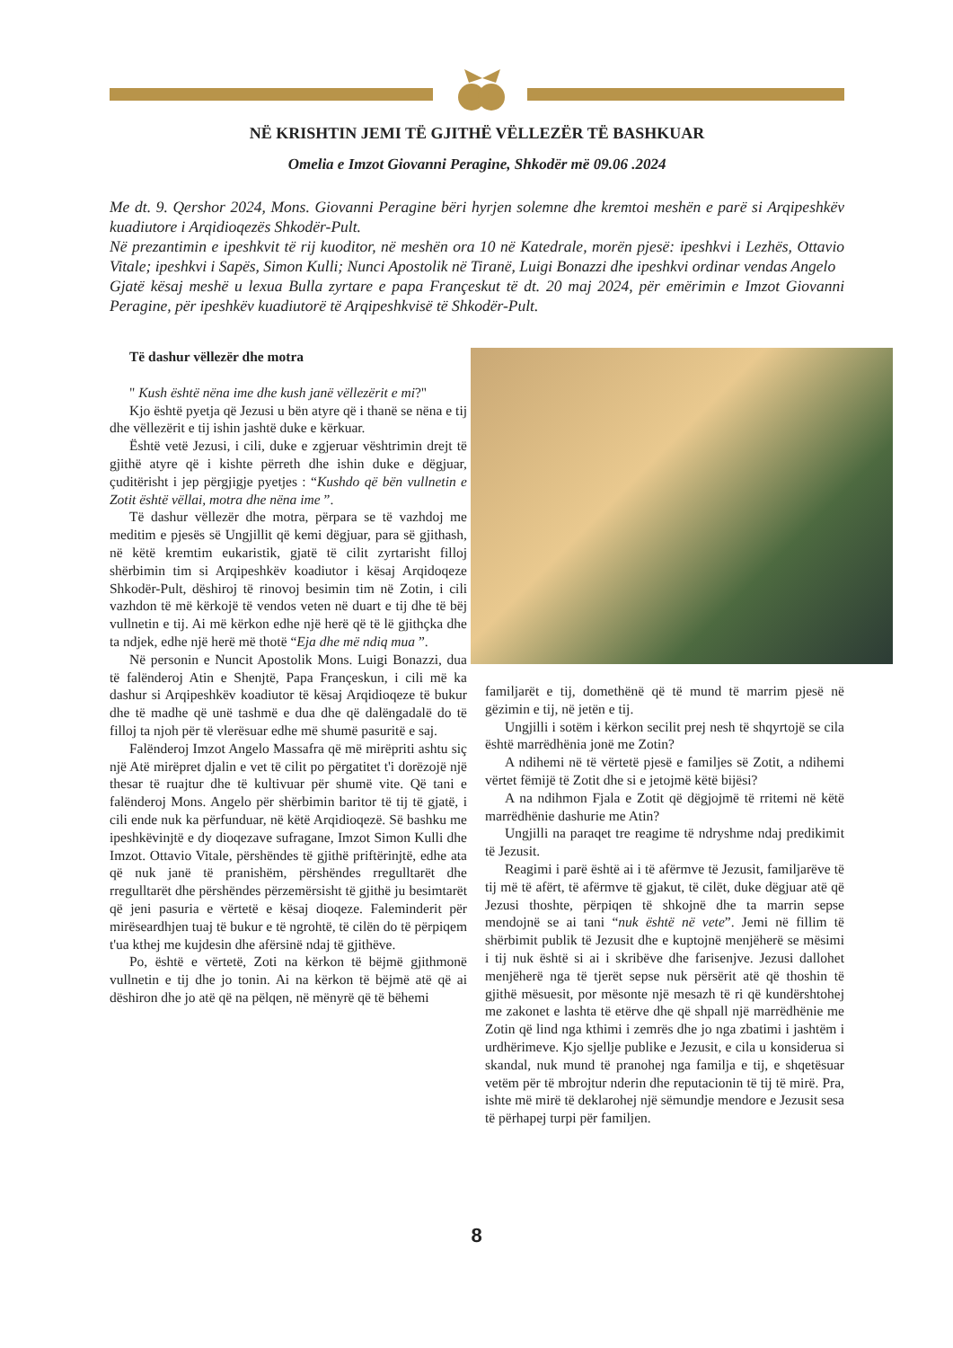NË KRISHTIN JEMI TË GJITHË VËLLEZËR TË BASHKUAR
Omelia e Imzot Giovanni Peragine, Shkodër më 09.06 .2024
Me dt. 9. Qershor 2024, Mons. Giovanni Peragine bëri hyrjen solemne dhe kremtoi meshën e parë si Arqipeshkëv kuadiutore i Arqidioqezës Shkodër-Pult.
Në prezantimin e ipeshkvit të rij kuoditor, në meshën ora 10 në Katedrale, morën pjesë: ipeshkvi i Lezhës, Ottavio Vitale; ipeshkvi i Sapës, Simon Kulli; Nunci Apostolik në Tiranë, Luigi Bonazzi dhe ipeshkvi ordinar vendas Angelo
Gjatë kësaj meshë u lexua Bulla zyrtare e papa Françeskut të dt. 20 maj 2024, për emërimin e Imzot Giovanni Peragine, për ipeshkëv kuadiutorë të Arqipeshkvisë të Shkodër-Pult.
Të dashur vëllezër dhe motra
" Kush është nëna ime dhe kush janë vëllezërit e mi?"
Kjo është pyetja që Jezusi u bën atyre që i thanë se nëna e tij dhe vëllezërit e tij ishin jashtë duke e kërkuar.
Është vetë Jezusi, i cili, duke e zgjeruar vështrimin drejt të gjithë atyre që i kishte përreth dhe ishin duke e dëgjuar, çuditërisht i jep përgjigje pyetjes : “Kushdo që bën vullnetin e Zotit është vëllai, motra dhe nëna ime ”.
Të dashur vëllezër dhe motra, përpara se të vazhdoj me meditim e pjesës së Ungjillit që kemi dëgjuar, para së gjithash, në këtë kremtim eukaristik, gjatë të cilit zyrtarisht filloj shërbimin tim si Arqipeshkëv koadiutor i kësaj Arqidoqeze Shkodër-Pult, dëshiroj të rinovoj besimin tim në Zotin, i cili vazhdon të më kërkojë të vendos veten në duart e tij dhe të bëj vullnetin e tij. Ai më kërkon edhe një herë që të lë gjithçka dhe ta ndjek, edhe një herë më thotë “Eja dhe më ndiq mua ”.
Në personin e Nuncit Apostolik Mons. Luigi Bonazzi, dua të falënderoj Atin e Shenjtë, Papa Françeskun, i cili më ka dashur si Arqipeshkëv koadiutor të kësaj Arqidioqeze të bukur dhe të madhe që unë tashmë e dua dhe që dalëngadalë do të filloj ta njoh për të vlerësuar edhe më shumë pasuritë e saj.
Falënderoj Imzot Angelo Massafra që më mirëpriti ashtu siç një Atë mirëpret djalin e vet të cilit po përgatitet t'i dorëzojë një thesar të ruajtur dhe të kultivuar për shumë vite. Që tani e falënderoj Mons. Angelo për shërbimin baritor të tij të gjatë, i cili ende nuk ka përfunduar, në këtë Arqidioqezë. Së bashku me ipeshkëvinjtë e dy dioqezave sufragane, Imzot Simon Kulli dhe Imzot. Ottavio Vitale, përshëndes të gjithë priftërinjtë, edhe ata që nuk janë të pranishëm, përshëndes rregulltarët dhe rregulltarët dhe përshëndes përzemërsisht të gjithë ju besimtarët që jeni pasuria e vërtetë e kësaj dioqeze. Faleminderit për mirëseardhjen tuaj të bukur e të ngrohtë, të cilën do të përpiqem t'ua kthej me kujdesin dhe afërsinë ndaj të gjithëve.
Po, është e vërtetë, Zoti na kërkon të bëjmë gjithmonë vullnetin e tij dhe jo tonin. Ai na kërkon të bëjmë atë që ai dëshiron dhe jo atë që na pëlqen, në mënyrë që të bëhemi
familjarët e tij, domethënë që të mund të marrim pjesë në gëzimin e tij, në jetën e tij.
Ungjilli i sotëm i kërkon secilit prej nesh të shqyrtojë se cila është marrëdhënia jonë me Zotin?
A ndihemi në të vërtetë pjesë e familjes së Zotit, a ndihemi vërtet fëmijë të Zotit dhe si e jetojmë këtë bijësi?
A na ndihmon Fjala e Zotit që dëgjojmë të rritemi në këtë marrëdhënie dashurie me Atin?
Ungjilli na paraqet tre reagime të ndryshme ndaj predikimit të Jezusit.
Reagimi i parë është ai i të afërmve të Jezusit, familjarëve të tij më të afërt, të afërmve të gjakut, të cilët, duke dëgjuar atë që Jezusi thoshte, përpiqen të shkojnë dhe ta marrin sepse mendojnë se ai tani “nuk është në vete”. Jemi në fillim të shërbimit publik të Jezusit dhe e kuptojnë menjëherë se mësimi i tij nuk është si ai i skribëve dhe farisenjve. Jezusi dallohet menjëherë nga të tjerët sepse nuk përsërit atë që thoshin të gjithë mësuesit, por mësonte një mesazh të ri që kundërshtohej me zakonet e lashta të etërve dhe që shpall një marrëdhënie me Zotin që lind nga kthimi i zemrës dhe jo nga zbatimi i jashtëm i urdhërimeve. Kjo sjellje publike e Jezusit, e cila u konsiderua si skandal, nuk mund të pranohej nga familja e tij, e shqetësuar vetëm për të mbrojtur nderin dhe reputacionin të tij të mirë. Pra, ishte më mirë të deklarohej një sëmundje mendore e Jezusit sesa të përhapej turpi për familjen.
8